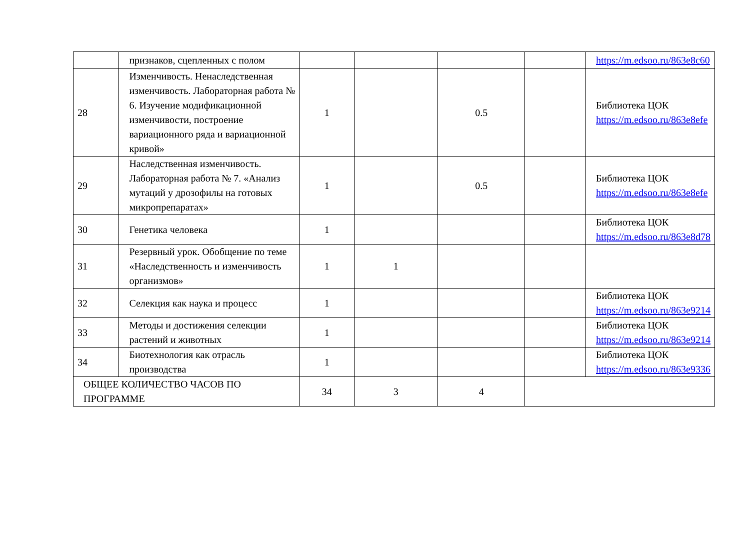| | признаков, сцепленных с полом | | | | | https://m.edsoo.ru/863e8c60 |
| 28 | Изменчивость. Ненаследственная изменчивость. Лабораторная работа № 6. Изучение модификационной изменчивости, построение вариационного ряда и вариационной кривой» | 1 | | 0.5 | | Библиотека ЦОК https://m.edsoo.ru/863e8efe |
| 29 | Наследственная изменчивость. Лабораторная работа № 7. «Анализ мутаций у дрозофилы на готовых микропрепаратах» | 1 | | 0.5 | | Библиотека ЦОК https://m.edsoo.ru/863e8efe |
| 30 | Генетика человека | 1 | | | | Библиотека ЦОК https://m.edsoo.ru/863e8d78 |
| 31 | Резервный урок. Обобщение по теме «Наследственность и изменчивость организмов» | 1 | 1 | | | |
| 32 | Селекция как наука и процесс | 1 | | | | Библиотека ЦОК https://m.edsoo.ru/863e9214 |
| 33 | Методы и достижения селекции растений и животных | 1 | | | | Библиотека ЦОК https://m.edsoo.ru/863e9214 |
| 34 | Биотехнология как отрасль производства | 1 | | | | Библиотека ЦОК https://m.edsoo.ru/863e9336 |
| ОБЩЕЕ КОЛИЧЕСТВО ЧАСОВ ПО ПРОГРАММЕ | | 34 | 3 | 4 | | |